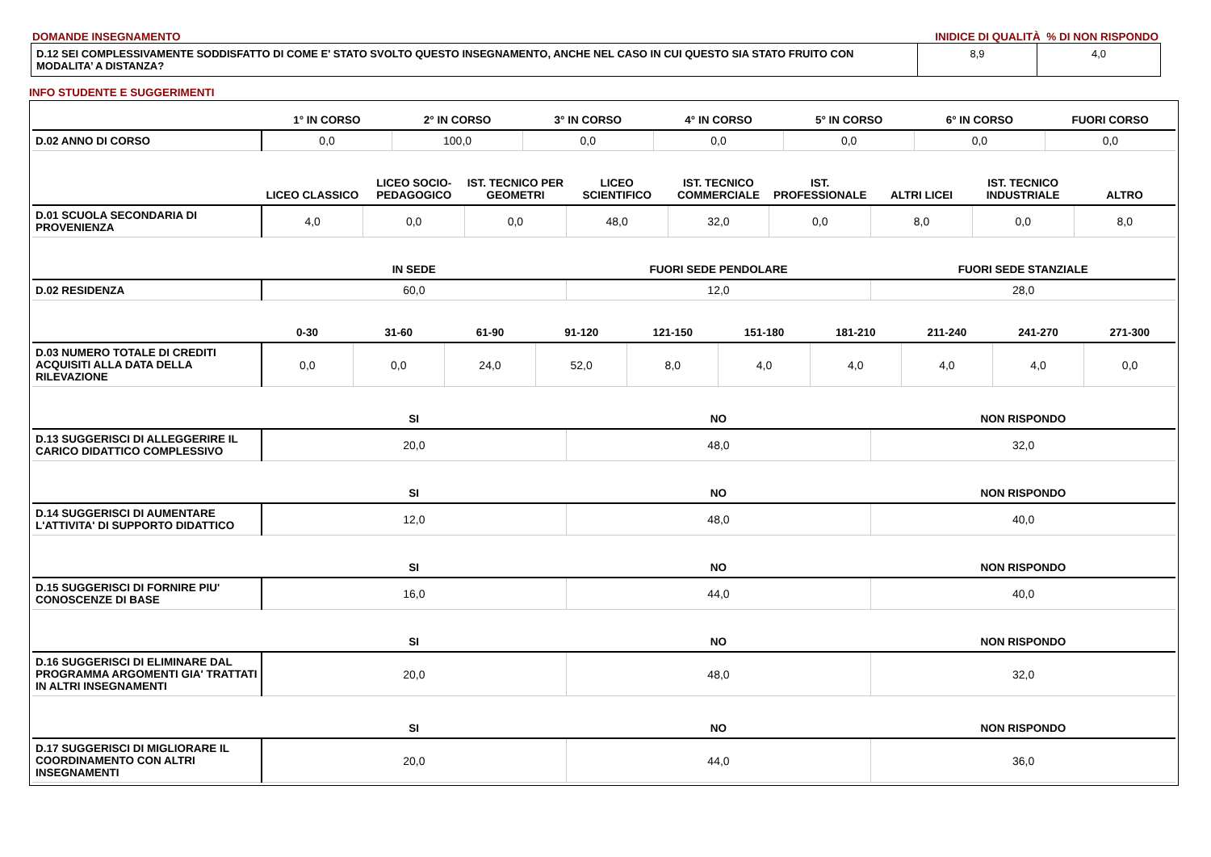DOMANDE INSEGNAMENTO INIDICE DI QUALITÀ % DI NON RISPONDO
| D.12 SEI COMPLESSIVAMENTE SODDISFATTO DI COME E' STATO SVOLTO QUESTO INSEGNAMENTO, ANCHE NEL CASO IN CUI QUESTO SIA STATO FRUITO CON MODALITA’ A DISTANZA? | 8,9 | 4,0 |
INFO STUDENTE E SUGGERIMENTI
| | 1° IN CORSO | 2° IN CORSO | 3° IN CORSO | 4° IN CORSO | 5° IN CORSO | 6° IN CORSO | FUORI CORSO |
| --- | --- | --- | --- | --- | --- | --- | --- |
| D.02 ANNO DI CORSO | 0,0 | 100,0 | 0,0 | 0,0 | 0,0 | 0,0 | 0,0 |
| | LICEO CLASSICO | LICEO SOCIO-PEDAGOGICO | IST. TECNICO PER GEOMETRI | LICEO SCIENTIFICO | IST. TECNICO COMMERCIALE | IST. PROFESSIONALE | ALTRI LICEI | IST. TECNICO INDUSTRIALE | ALTRO |
| --- | --- | --- | --- | --- | --- | --- | --- | --- | --- |
| D.01 SCUOLA SECONDARIA DI PROVENIENZA | 4,0 | 0,0 | 0,0 | 48,0 | 32,0 | 0,0 | 8,0 | 0,0 | 8,0 |
| | IN SEDE | FUORI SEDE PENDOLARE | FUORI SEDE STANZIALE |
| --- | --- | --- | --- |
| D.02 RESIDENZA | 60,0 | 12,0 | 28,0 |
| | 0-30 | 31-60 | 61-90 | 91-120 | 121-150 | 151-180 | 181-210 | 211-240 | 241-270 | 271-300 |
| --- | --- | --- | --- | --- | --- | --- | --- | --- | --- | --- |
| D.03 NUMERO TOTALE DI CREDITI ACQUISITI ALLA DATA DELLA RILEVAZIONE | 0,0 | 0,0 | 24,0 | 52,0 | 8,0 | 4,0 | 4,0 | 4,0 | 4,0 | 0,0 |
| | SI | NO | NON RISPONDO |
| --- | --- | --- | --- |
| D.13 SUGGERISCI DI ALLEGGERIRE IL CARICO DIDATTICO COMPLESSIVO | 20,0 | 48,0 | 32,0 |
| | SI | NO | NON RISPONDO |
| --- | --- | --- | --- |
| D.14 SUGGERISCI DI AUMENTARE L'ATTIVITA' DI SUPPORTO DIDATTICO | 12,0 | 48,0 | 40,0 |
| | SI | NO | NON RISPONDO |
| --- | --- | --- | --- |
| D.15 SUGGERISCI DI FORNIRE PIU' CONOSCENZE DI BASE | 16,0 | 44,0 | 40,0 |
| | SI | NO | NON RISPONDO |
| --- | --- | --- | --- |
| D.16 SUGGERISCI DI ELIMINARE DAL PROGRAMMA ARGOMENTI GIA' TRATTATI IN ALTRI INSEGNAMENTI | 20,0 | 48,0 | 32,0 |
| | SI | NO | NON RISPONDO |
| --- | --- | --- | --- |
| D.17 SUGGERISCI DI MIGLIORARE IL COORDINAMENTO CON ALTRI INSEGNAMENTI | 20,0 | 44,0 | 36,0 |